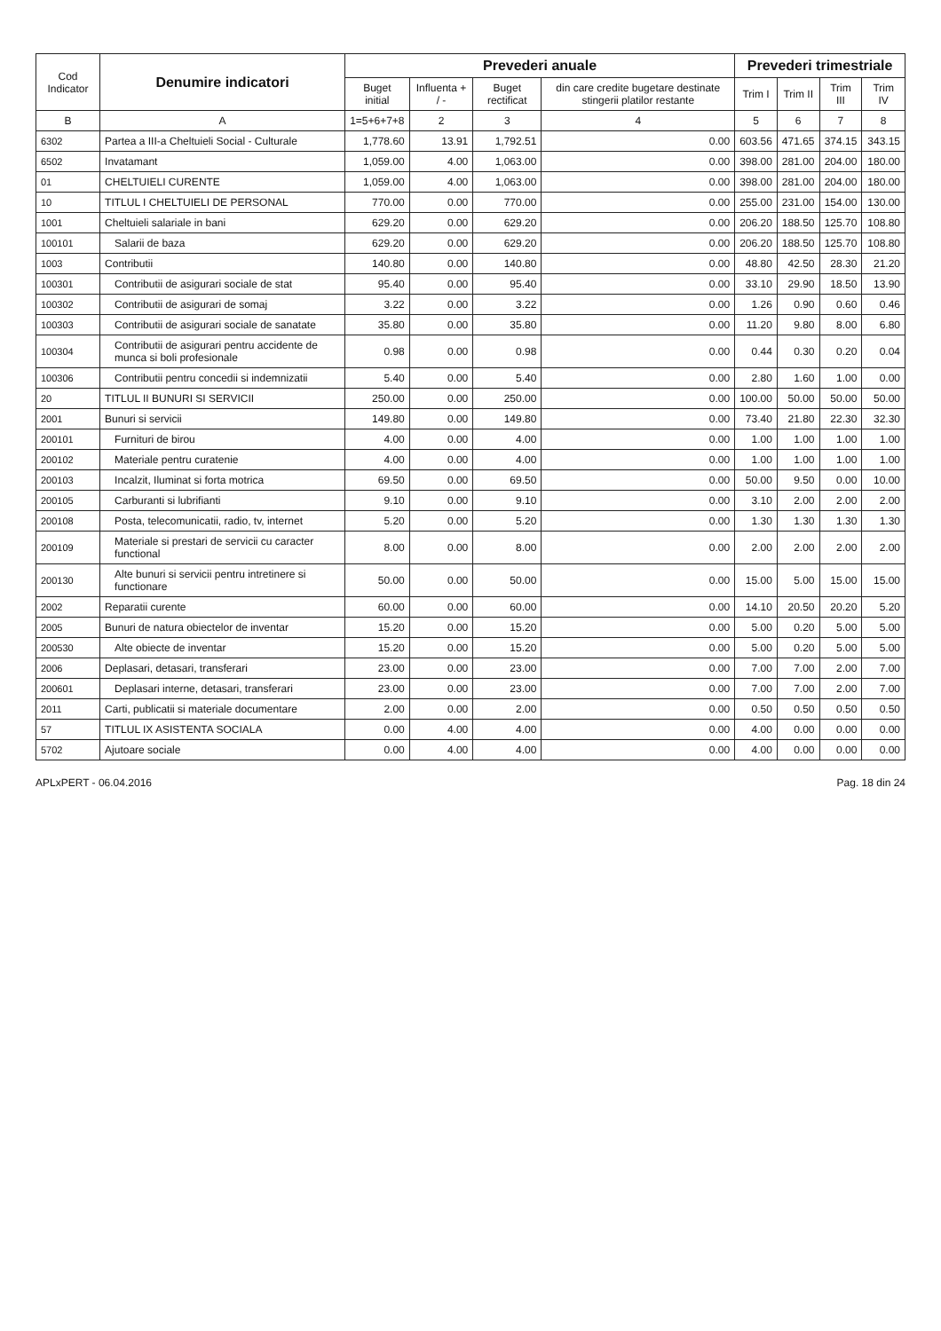| Cod Indicator | Denumire indicatori | Prevederi anuale | | | | Prevederi trimestriale | | | |
| --- | --- | --- | --- | --- | --- | --- | --- | --- | --- |
| | | Buget initial | Influenta + / - | Buget rectificat | din care credite bugetare destinate stingerii platilor restante | Trim I | Trim II | Trim III | Trim IV |
| B | A | 1=5+6+7+8 | 2 | 3 | 4 | 5 | 6 | 7 | 8 |
| 6302 | Partea a III-a Cheltuieli Social - Culturale | 1,778.60 | 13.91 | 1,792.51 | 0.00 | 603.56 | 471.65 | 374.15 | 343.15 |
| 6502 | Invatamant | 1,059.00 | 4.00 | 1,063.00 | 0.00 | 398.00 | 281.00 | 204.00 | 180.00 |
| 01 | CHELTUIELI CURENTE | 1,059.00 | 4.00 | 1,063.00 | 0.00 | 398.00 | 281.00 | 204.00 | 180.00 |
| 10 | TITLUL I CHELTUIELI DE PERSONAL | 770.00 | 0.00 | 770.00 | 0.00 | 255.00 | 231.00 | 154.00 | 130.00 |
| 1001 | Cheltuieli salariale in bani | 629.20 | 0.00 | 629.20 | 0.00 | 206.20 | 188.50 | 125.70 | 108.80 |
| 100101 | Salarii de baza | 629.20 | 0.00 | 629.20 | 0.00 | 206.20 | 188.50 | 125.70 | 108.80 |
| 1003 | Contributii | 140.80 | 0.00 | 140.80 | 0.00 | 48.80 | 42.50 | 28.30 | 21.20 |
| 100301 | Contributii de asigurari sociale de stat | 95.40 | 0.00 | 95.40 | 0.00 | 33.10 | 29.90 | 18.50 | 13.90 |
| 100302 | Contributii de asigurari de somaj | 3.22 | 0.00 | 3.22 | 0.00 | 1.26 | 0.90 | 0.60 | 0.46 |
| 100303 | Contributii de asigurari sociale de sanatate | 35.80 | 0.00 | 35.80 | 0.00 | 11.20 | 9.80 | 8.00 | 6.80 |
| 100304 | Contributii de asigurari pentru accidente de munca si boli profesionale | 0.98 | 0.00 | 0.98 | 0.00 | 0.44 | 0.30 | 0.20 | 0.04 |
| 100306 | Contributii pentru concedii si indemnizatii | 5.40 | 0.00 | 5.40 | 0.00 | 2.80 | 1.60 | 1.00 | 0.00 |
| 20 | TITLUL II BUNURI SI SERVICII | 250.00 | 0.00 | 250.00 | 0.00 | 100.00 | 50.00 | 50.00 | 50.00 |
| 2001 | Bunuri si servicii | 149.80 | 0.00 | 149.80 | 0.00 | 73.40 | 21.80 | 22.30 | 32.30 |
| 200101 | Furnituri de birou | 4.00 | 0.00 | 4.00 | 0.00 | 1.00 | 1.00 | 1.00 | 1.00 |
| 200102 | Materiale pentru curatenie | 4.00 | 0.00 | 4.00 | 0.00 | 1.00 | 1.00 | 1.00 | 1.00 |
| 200103 | Incalzit, Iluminat si forta motrica | 69.50 | 0.00 | 69.50 | 0.00 | 50.00 | 9.50 | 0.00 | 10.00 |
| 200105 | Carburanti si lubrifianti | 9.10 | 0.00 | 9.10 | 0.00 | 3.10 | 2.00 | 2.00 | 2.00 |
| 200108 | Posta, telecomunicatii, radio, tv, internet | 5.20 | 0.00 | 5.20 | 0.00 | 1.30 | 1.30 | 1.30 | 1.30 |
| 200109 | Materiale si prestari de servicii cu caracter functional | 8.00 | 0.00 | 8.00 | 0.00 | 2.00 | 2.00 | 2.00 | 2.00 |
| 200130 | Alte bunuri si servicii pentru intretinere si functionare | 50.00 | 0.00 | 50.00 | 0.00 | 15.00 | 5.00 | 15.00 | 15.00 |
| 2002 | Reparatii curente | 60.00 | 0.00 | 60.00 | 0.00 | 14.10 | 20.50 | 20.20 | 5.20 |
| 2005 | Bunuri de natura obiectelor de inventar | 15.20 | 0.00 | 15.20 | 0.00 | 5.00 | 0.20 | 5.00 | 5.00 |
| 200530 | Alte obiecte de inventar | 15.20 | 0.00 | 15.20 | 0.00 | 5.00 | 0.20 | 5.00 | 5.00 |
| 2006 | Deplasari, detasari, transferari | 23.00 | 0.00 | 23.00 | 0.00 | 7.00 | 7.00 | 2.00 | 7.00 |
| 200601 | Deplasari interne, detasari, transferari | 23.00 | 0.00 | 23.00 | 0.00 | 7.00 | 7.00 | 2.00 | 7.00 |
| 2011 | Carti, publicatii si materiale documentare | 2.00 | 0.00 | 2.00 | 0.00 | 0.50 | 0.50 | 0.50 | 0.50 |
| 57 | TITLUL IX ASISTENTA SOCIALA | 0.00 | 4.00 | 4.00 | 0.00 | 4.00 | 0.00 | 0.00 | 0.00 |
| 5702 | Ajutoare sociale | 0.00 | 4.00 | 4.00 | 0.00 | 4.00 | 0.00 | 0.00 | 0.00 |
APLxPERT - 06.04.2016 Pag. 18 din 24